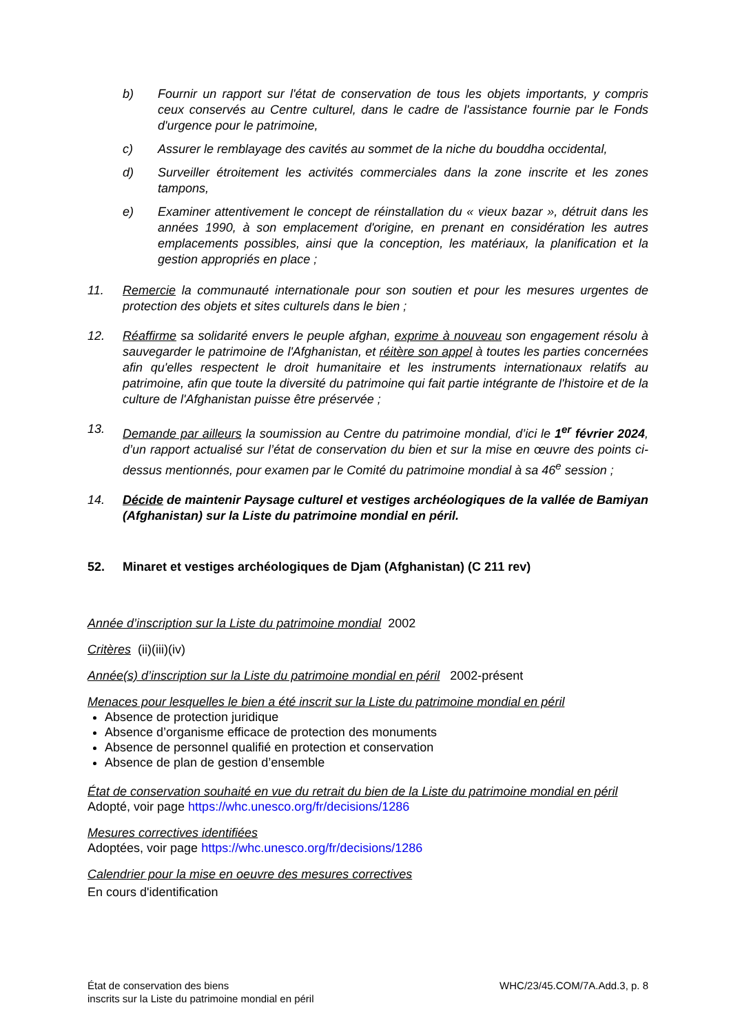b) Fournir un rapport sur l'état de conservation de tous les objets importants, y compris ceux conservés au Centre culturel, dans le cadre de l'assistance fournie par le Fonds d'urgence pour le patrimoine,
c) Assurer le remblayage des cavités au sommet de la niche du bouddha occidental,
d) Surveiller étroitement les activités commerciales dans la zone inscrite et les zones tampons,
e) Examiner attentivement le concept de réinstallation du « vieux bazar », détruit dans les années 1990, à son emplacement d'origine, en prenant en considération les autres emplacements possibles, ainsi que la conception, les matériaux, la planification et la gestion appropriés en place ;
11. Remercie la communauté internationale pour son soutien et pour les mesures urgentes de protection des objets et sites culturels dans le bien ;
12. Réaffirme sa solidarité envers le peuple afghan, exprime à nouveau son engagement résolu à sauvegarder le patrimoine de l'Afghanistan, et réitère son appel à toutes les parties concernées afin qu'elles respectent le droit humanitaire et les instruments internationaux relatifs au patrimoine, afin que toute la diversité du patrimoine qui fait partie intégrante de l'histoire et de la culture de l'Afghanistan puisse être préservée ;
13. Demande par ailleurs la soumission au Centre du patrimoine mondial, d’ici le 1<sup>er</sup> février 2024, d’un rapport actualisé sur l’état de conservation du bien et sur la mise en œuvre des points ci-dessus mentionnés, pour examen par le Comité du patrimoine mondial à sa 46<sup>e</sup> session ;
14. Décide de maintenir Paysage culturel et vestiges archéologiques de la vallée de Bamiyan (Afghanistan) sur la Liste du patrimoine mondial en péril.
52. Minaret et vestiges archéologiques de Djam (Afghanistan) (C 211 rev)
Année d’inscription sur la Liste du patrimoine mondial 2002
Critères (ii)(iii)(iv)
Année(s) d’inscription sur la Liste du patrimoine mondial en péril 2002-présent
Menaces pour lesquelles le bien a été inscrit sur la Liste du patrimoine mondial en péril
Absence de protection juridique
Absence d’organisme efficace de protection des monuments
Absence de personnel qualifié en protection et conservation
Absence de plan de gestion d’ensemble
État de conservation souhaité en vue du retrait du bien de la Liste du patrimoine mondial en péril
Adopté, voir page https://whc.unesco.org/fr/decisions/1286
Mesures correctives identifiées
Adoptées, voir page https://whc.unesco.org/fr/decisions/1286
Calendrier pour la mise en oeuvre des mesures correctives
En cours d'identification
État de conservation des biens
inscrits sur la Liste du patrimoine mondial en péril
WHC/23/45.COM/7A.Add.3, p. 8